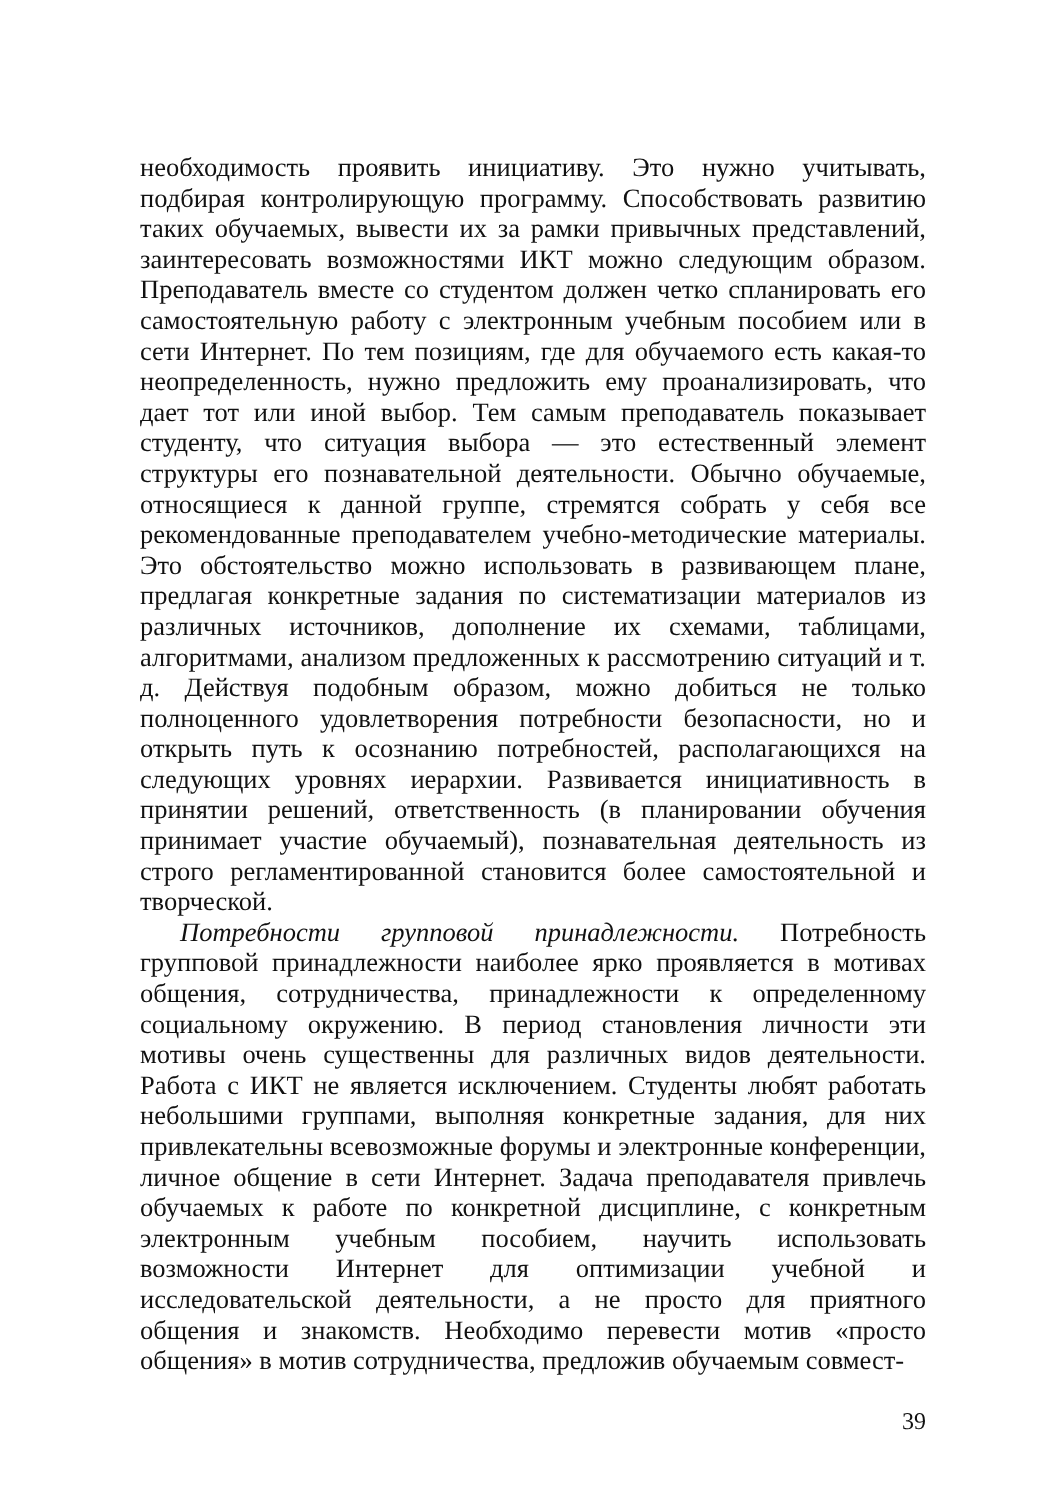необходимость проявить инициативу. Это нужно учитывать, подбирая контролирующую программу. Способствовать развитию таких обучаемых, вывести их за рамки привычных представлений, заинтересовать возможностями ИКТ можно следующим образом. Преподаватель вместе со студентом должен четко спланировать его самостоятельную работу с электронным учебным пособием или в сети Интернет. По тем позициям, где для обучаемого есть какая-то неопределенность, нужно предложить ему проанализировать, что дает тот или иной выбор. Тем самым преподаватель показывает студенту, что ситуация выбора — это естественный элемент структуры его познавательной деятельности. Обычно обучаемые, относящиеся к данной группе, стремятся собрать у себя все рекомендованные преподавателем учебно-методические материалы. Это обстоятельство можно использовать в развивающем плане, предлагая конкретные задания по систематизации материалов из различных источников, дополнение их схемами, таблицами, алгоритмами, анализом предложенных к рассмотрению ситуаций и т. д. Действуя подобным образом, можно добиться не только полноценного удовлетворения потребности безопасности, но и открыть путь к осознанию потребностей, располагающихся на следующих уровнях иерархии. Развивается инициативность в принятии решений, ответственность (в планировании обучения принимает участие обучаемый), познавательная деятельность из строго регламентированной становится более самостоятельной и творческой.
Потребности групповой принадлежности. Потребность групповой принадлежности наиболее ярко проявляется в мотивах общения, сотрудничества, принадлежности к определенному социальному окружению. В период становления личности эти мотивы очень существенны для различных видов деятельности. Работа с ИКТ не является исключением. Студенты любят работать небольшими группами, выполняя конкретные задания, для них привлекательны всевозможные форумы и электронные конференции, личное общение в сети Интернет. Задача преподавателя привлечь обучаемых к работе по конкретной дисциплине, с конкретным электронным учебным пособием, научить использовать возможности Интернет для оптимизации учебной и исследовательской деятельности, а не просто для приятного общения и знакомств. Необходимо перевести мотив «просто общения» в мотив сотрудничества, предложив обучаемым совмест-
39